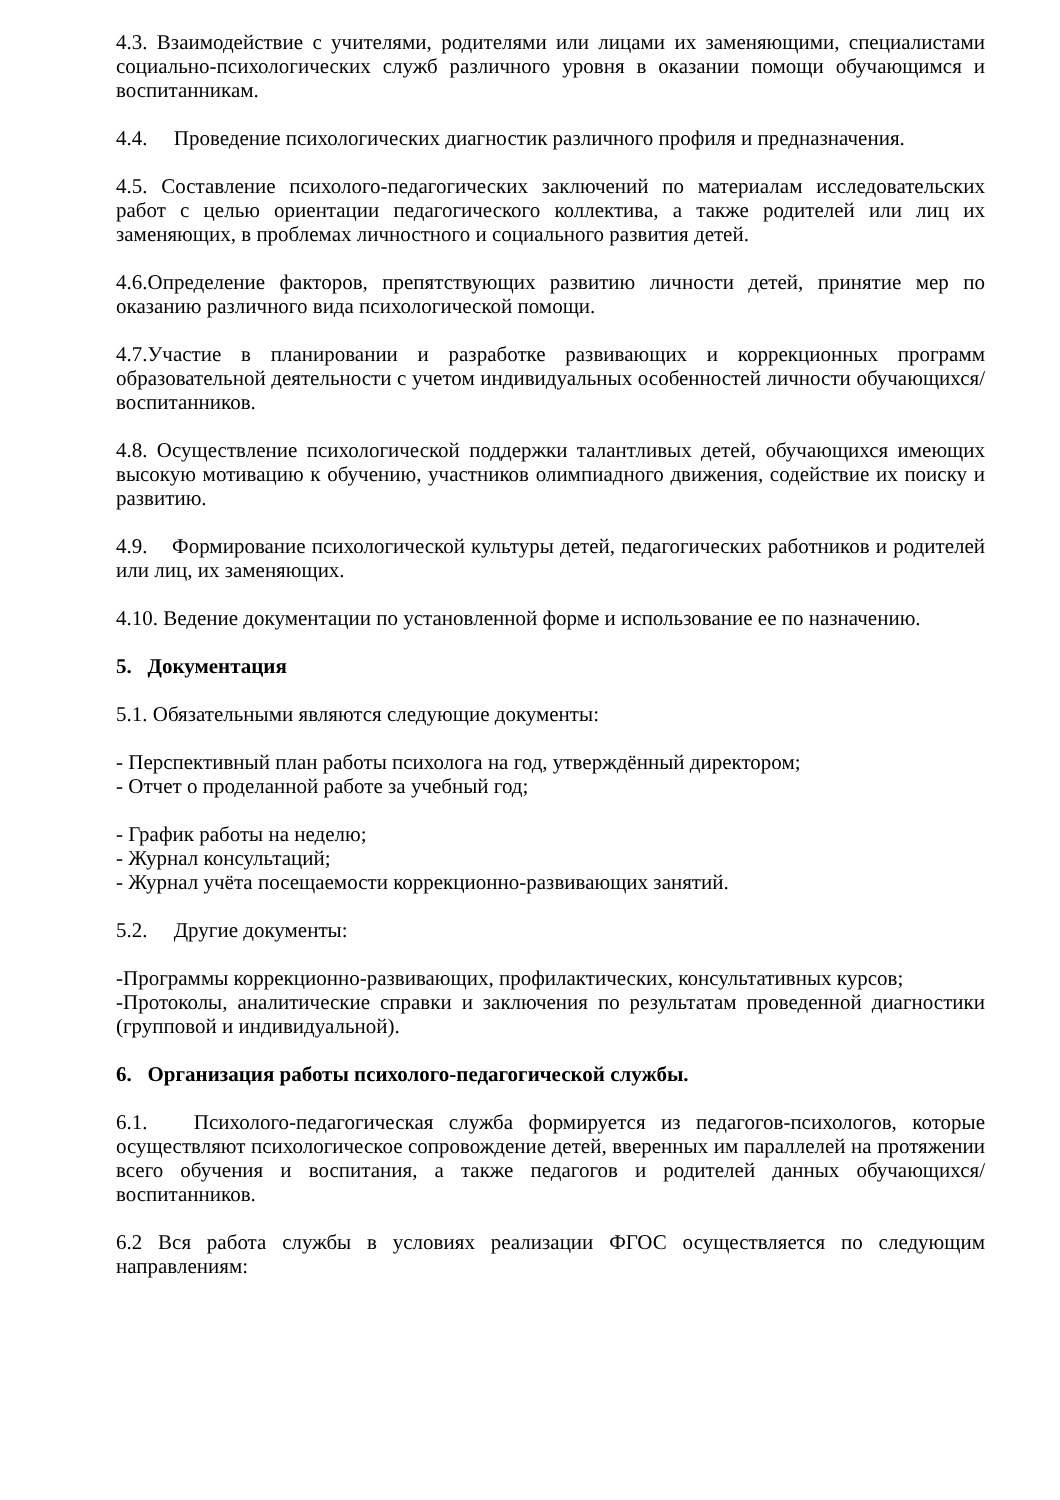4.3. Взаимодействие с учителями, родителями или лицами их заменяющими, специалистами социально-психологических служб различного уровня в оказании помощи обучающимся и воспитанникам.
4.4. Проведение психологических диагностик различного профиля и предназначения.
4.5. Составление психолого-педагогических заключений по материалам исследовательских работ с целью ориентации педагогического коллектива, а также родителей или лиц их заменяющих, в проблемах личностного и социального развития детей.
4.6.Определение факторов, препятствующих развитию личности детей, принятие мер по оказанию различного вида психологической помощи.
4.7.Участие в планировании и разработке развивающих и коррекционных программ образовательной деятельности с учетом индивидуальных особенностей личности обучающихся/воспитанников.
4.8. Осуществление психологической поддержки талантливых детей, обучающихся имеющих высокую мотивацию к обучению, участников олимпиадного движения, содействие их поиску и развитию.
4.9. Формирование психологической культуры детей, педагогических работников и родителей или лиц, их заменяющих.
4.10. Ведение документации по установленной форме и использование ее по назначению.
5. Документация
5.1. Обязательными являются следующие документы:
- Перспективный план работы психолога на год, утверждённый директором;
- Отчет о проделанной работе за учебный год;
- График работы на неделю;
- Журнал консультаций;
- Журнал учёта посещаемости коррекционно-развивающих занятий.
5.2. Другие документы:
-Программы коррекционно-развивающих, профилактических, консультативных курсов;
-Протоколы, аналитические справки и заключения по результатам проведенной диагностики (групповой и индивидуальной).
6. Организация работы психолого-педагогической службы.
6.1. Психолого-педагогическая служба формируется из педагогов-психологов, которые осуществляют психологическое сопровождение детей, вверенных им параллелей на протяжении всего обучения и воспитания, а также педагогов и родителей данных обучающихся/воспитанников.
6.2 Вся работа службы в условиях реализации ФГОС осуществляется по следующим направлениям: